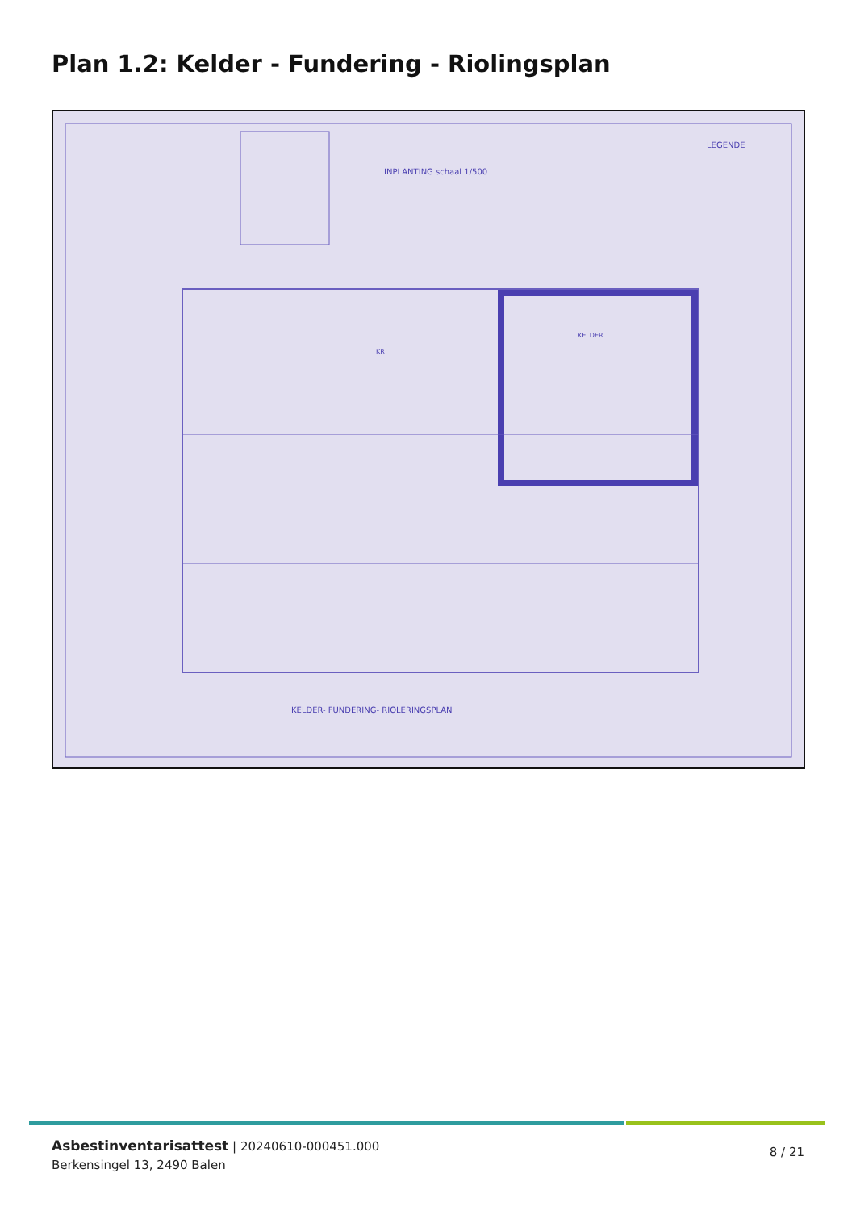Plan 1.2: Kelder - Fundering - Riolingsplan
INPLANTING schaal 1/500
LEGENDE
KELDER- FUNDERING- RIOLERINGSPLAN
KR
KELDER
Asbestinventarisattest | 20240610-000451.000
Berkensingel 13, 2490 Balen
8 / 21